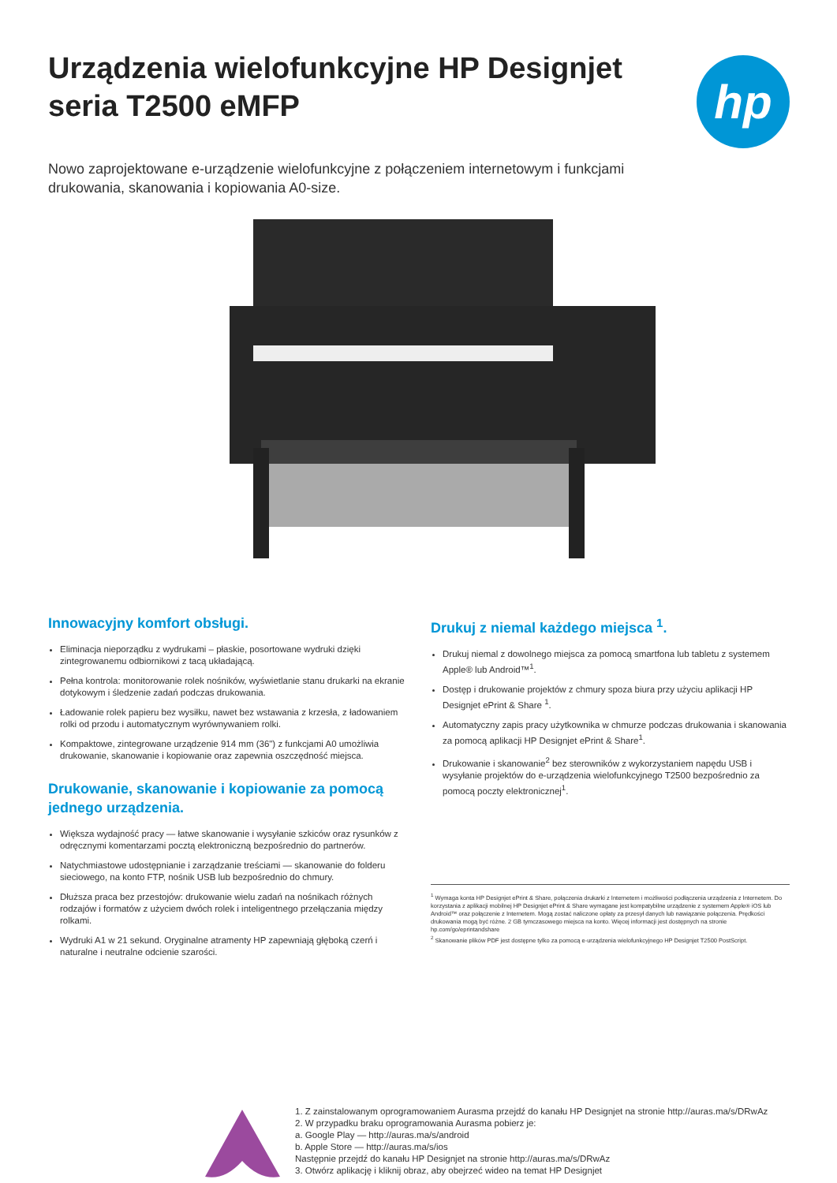Urządzenia wielofunkcyjne HP Designjet
seria T2500 eMFP
hp
Nowo zaprojektowane e-urządzenie wielofunkcyjne z połączeniem internetowym i funkcjami drukowania, skanowania i kopiowania A0-size.
Innowacyjny komfort obsługi.
Eliminacja nieporządku z wydrukami – płaskie, posortowane wydruki dzięki zintegrowanemu odbiornikowi z tacą układającą.
Pełna kontrola: monitorowanie rolek nośników, wyświetlanie stanu drukarki na ekranie dotykowym i śledzenie zadań podczas drukowania.
Ładowanie rolek papieru bez wysiłku, nawet bez wstawania z krzesła, z ładowaniem rolki od przodu i automatycznym wyrównywaniem rolki.
Kompaktowe, zintegrowane urządzenie 914 mm (36") z funkcjami A0 umożliwia drukowanie, skanowanie i kopiowanie oraz zapewnia oszczędność miejsca.
Drukowanie, skanowanie i kopiowanie za pomocą jednego urządzenia.
Większa wydajność pracy — łatwe skanowanie i wysyłanie szkiców oraz rysunków z odręcznymi komentarzami pocztą elektroniczną bezpośrednio do partnerów.
Natychmiastowe udostępnianie i zarządzanie treściami — skanowanie do folderu sieciowego, na konto FTP, nośnik USB lub bezpośrednio do chmury.
Dłuższa praca bez przestojów: drukowanie wielu zadań na nośnikach różnych rodzajów i formatów z użyciem dwóch rolek i inteligentnego przełączania między rolkami.
Wydruki A1 w 21 sekund. Oryginalne atramenty HP zapewniają głęboką czerń i naturalne i neutralne odcienie szarości.
Drukuj z niemal każdego miejsca <sup>1</sup>.
Drukuj niemal z dowolnego miejsca za pomocą smartfona lub tabletu z systemem Apple® lub Android™<sup>1</sup>.
Dostęp i drukowanie projektów z chmury spoza biura przy użyciu aplikacji HP Designjet ePrint & Share <sup>1</sup>.
Automatyczny zapis pracy użytkownika w chmurze podczas drukowania i skanowania za pomocą aplikacji HP Designjet ePrint & Share<sup>1</sup>.
Drukowanie i skanowanie<sup>2</sup> bez sterowników z wykorzystaniem napędu USB i wysyłanie projektów do e-urządzenia wielofunkcyjnego T2500 bezpośrednio za pomocą poczty elektronicznej<sup>1</sup>.
<sup>1</sup> Wymaga konta HP Designjet ePrint & Share, połączenia drukarki z Internetem i możliwości podłączenia urządzenia z Internetem. Do korzystania z aplikacji mobilnej HP Designjet ePrint & Share wymagane jest kompatybilne urządzenie z systemem Apple® iOS lub Android™ oraz połączenie z Internetem. Mogą zostać naliczone opłaty za przesył danych lub nawiązanie połączenia. Prędkości drukowania mogą być różne. 2 GB tymczasowego miejsca na konto. Więcej informacji jest dostępnych na stronie hp.com/go/eprintandshare
<sup>2</sup> Skanowanie plików PDF jest dostępne tylko za pomocą e-urządzenia wielofunkcyjnego HP Designjet T2500 PostScript.
1. Z zainstalowanym oprogramowaniem Aurasma przejdź do kanału HP Designjet na stronie http://auras.ma/s/DRwAz
2. W przypadku braku oprogramowania Aurasma pobierz je:
a. Google Play — http://auras.ma/s/android
b. Apple Store — http://auras.ma/s/ios
Następnie przejdź do kanału HP Designjet na stronie http://auras.ma/s/DRwAz
3. Otwórz aplikację i kliknij obraz, aby obejrzeć wideo na temat HP Designjet